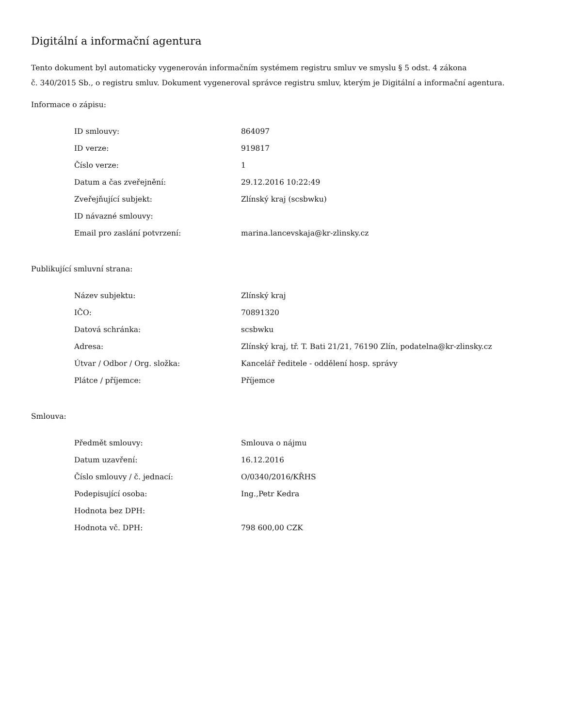Digitální a informační agentura
Tento dokument byl automaticky vygenerován informačním systémem registru smluv ve smyslu § 5 odst. 4 zákona
č. 340/2015 Sb., o registru smluv. Dokument vygeneroval správce registru smluv, kterým je Digitální a informační agentura.
Informace o zápisu:
| ID smlouvy: | 864097 |
| ID verze: | 919817 |
| Číslo verze: | 1 |
| Datum a čas zveřejnění: | 29.12.2016 10:22:49 |
| Zveřejňující subjekt: | Zlínský kraj (scsbwku) |
| ID návazné smlouvy: | |
| Email pro zaslání potvrzení: | marina.lancevskaja@kr-zlinsky.cz |
Publikující smluvní strana:
| Název subjektu: | Zlínský kraj |
| IČO: | 70891320 |
| Datová schránka: | scsbwku |
| Adresa: | Zlínský kraj, tř. T. Bati 21/21, 76190 Zlín, podatelna@kr-zlinsky.cz |
| Útvar / Odbor / Org. složka: | Kancelář ředitele - oddělení hosp. správy |
| Plátce / příjemce: | Příjemce |
Smlouva:
| Předmět smlouvy: | Smlouva o nájmu |
| Datum uzavření: | 16.12.2016 |
| Číslo smlouvy / č. jednací: | O/0340/2016/KŘHS |
| Podepisující osoba: | Ing.,Petr Kedra |
| Hodnota bez DPH: | |
| Hodnota vč. DPH: | 798 600,00 CZK |